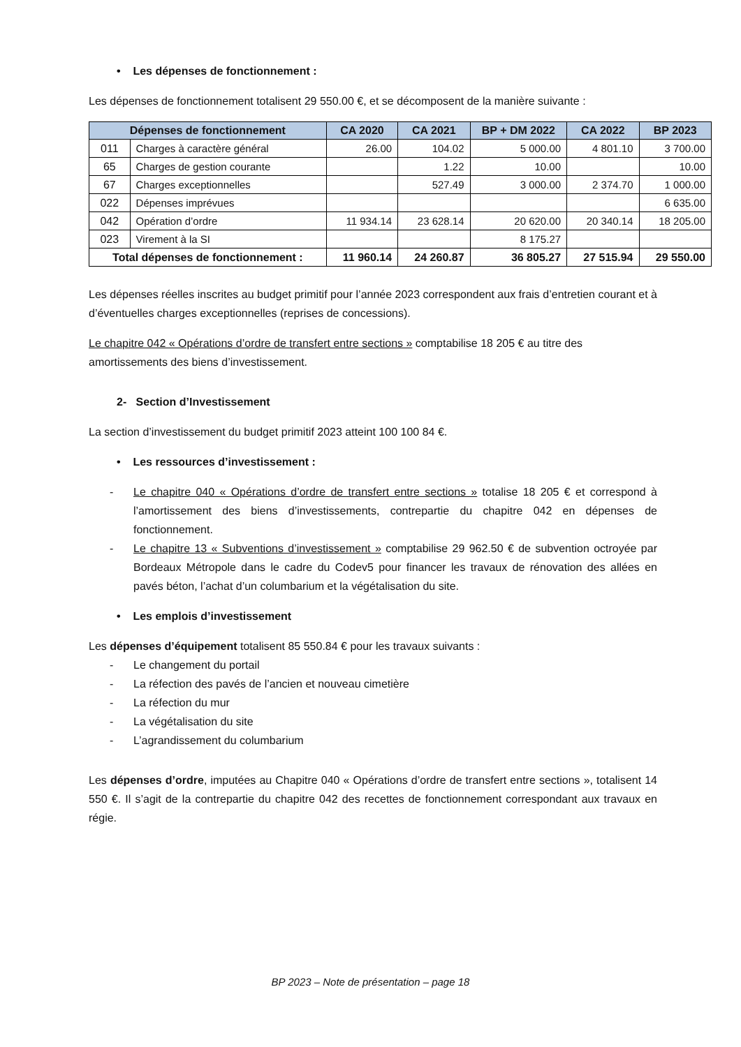• Les dépenses de fonctionnement :
Les dépenses de fonctionnement totalisent 29 550.00 €, et se décomposent de la manière suivante :
| Dépenses de fonctionnement | | CA 2020 | CA 2021 | BP + DM 2022 | CA 2022 | BP 2023 |
| --- | --- | --- | --- | --- | --- | --- |
| 011 | Charges à caractère général | 26.00 | 104.02 | 5 000.00 | 4 801.10 | 3 700.00 |
| 65 | Charges de gestion courante | | 1.22 | 10.00 | | 10.00 |
| 67 | Charges exceptionnelles | | 527.49 | 3 000.00 | 2 374.70 | 1 000.00 |
| 022 | Dépenses imprévues | | | | | 6 635.00 |
| 042 | Opération d’ordre | 11 934.14 | 23 628.14 | 20 620.00 | 20 340.14 | 18 205.00 |
| 023 | Virement à la SI | | | 8 175.27 | | |
| Total dépenses de fonctionnement : | | 11 960.14 | 24 260.87 | 36 805.27 | 27 515.94 | 29 550.00 |
Les dépenses réelles inscrites au budget primitif pour l’année 2023 correspondent aux frais d’entretien courant et à d’éventuelles charges exceptionnelles (reprises de concessions).
Le chapitre 042 « Opérations d’ordre de transfert entre sections » comptabilise 18 205 € au titre des amortissements des biens d’investissement.
2- Section d’Investissement
La section d’investissement du budget primitif 2023 atteint 100 100 84 €.
• Les ressources d’investissement :
- Le chapitre 040 « Opérations d’ordre de transfert entre sections » totalise 18 205 € et correspond à l’amortissement des biens d’investissements, contrepartie du chapitre 042 en dépenses de fonctionnement.
- Le chapitre 13 « Subventions d’investissement » comptabilise 29 962.50 € de subvention octroyée par Bordeaux Métropole dans le cadre du Codev5 pour financer les travaux de rénovation des allées en pavés béton, l’achat d’un columbarium et la végétalisation du site.
• Les emplois d’investissement
Les dépenses d’équipement totalisent 85 550.84 € pour les travaux suivants :
- Le changement du portail
- La réfection des pavés de l’ancien et nouveau cimetière
- La réfection du mur
- La végétalisation du site
- L’agrandissement du columbarium
Les dépenses d’ordre, imputées au Chapitre 040 « Opérations d’ordre de transfert entre sections », totalisent 14 550 €. Il s’agit de la contrepartie du chapitre 042 des recettes de fonctionnement correspondant aux travaux en régie.
BP 2023 – Note de présentation – page 18